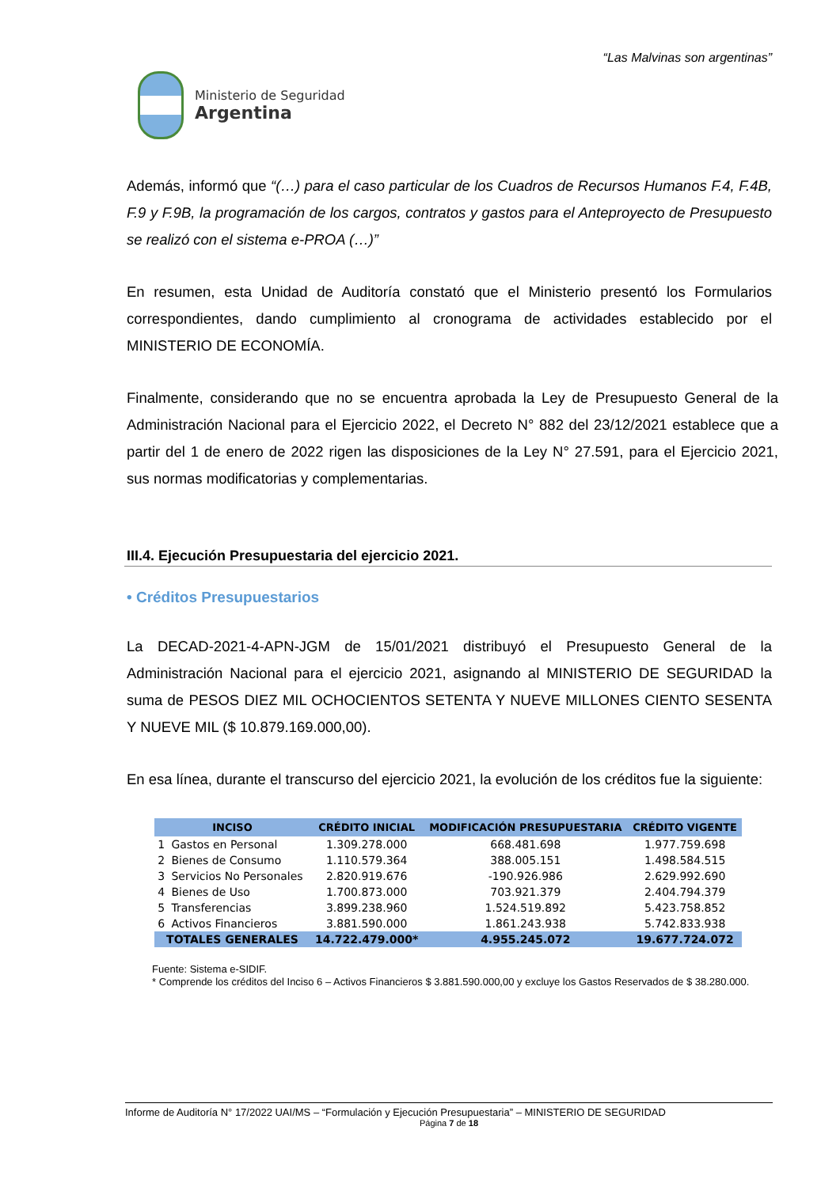“Las Malvinas son argentinas”
Ministerio de Seguridad
Argentina
Además, informó que “(…) para el caso particular de los Cuadros de Recursos Humanos F.4, F.4B, F.9 y F.9B, la programación de los cargos, contratos y gastos para el Anteproyecto de Presupuesto se realizó con el sistema e-PROA (…)”
En resumen, esta Unidad de Auditoría constató que el Ministerio presentó los Formularios correspondientes, dando cumplimiento al cronograma de actividades establecido por el MINISTERIO DE ECONOMÍA.
Finalmente, considerando que no se encuentra aprobada la Ley de Presupuesto General de la Administración Nacional para el Ejercicio 2022, el Decreto N° 882 del 23/12/2021 establece que a partir del 1 de enero de 2022 rigen las disposiciones de la Ley N° 27.591, para el Ejercicio 2021, sus normas modificatorias y complementarias.
III.4. Ejecución Presupuestaria del ejercicio 2021.
• Créditos Presupuestarios
La DECAD-2021-4-APN-JGM de 15/01/2021 distribuyó el Presupuesto General de la Administración Nacional para el ejercicio 2021, asignando al MINISTERIO DE SEGURIDAD la suma de PESOS DIEZ MIL OCHOCIENTOS SETENTA Y NUEVE MILLONES CIENTO SESENTA Y NUEVE MIL ($ 10.879.169.000,00).
En esa línea, durante el transcurso del ejercicio 2021, la evolución de los créditos fue la siguiente:
| INCISO | | CRÉDITO INICIAL | MODIFICACIÓN PRESUPUESTARIA | CRÉDITO VIGENTE |
| --- | --- | --- | --- | --- |
| 1 | Gastos en Personal | 1.309.278.000 | 668.481.698 | 1.977.759.698 |
| 2 | Bienes de Consumo | 1.110.579.364 | 388.005.151 | 1.498.584.515 |
| 3 | Servicios No Personales | 2.820.919.676 | -190.926.986 | 2.629.992.690 |
| 4 | Bienes de Uso | 1.700.873.000 | 703.921.379 | 2.404.794.379 |
| 5 | Transferencias | 3.899.238.960 | 1.524.519.892 | 5.423.758.852 |
| 6 | Activos Financieros | 3.881.590.000 | 1.861.243.938 | 5.742.833.938 |
| TOTALES GENERALES | | 14.722.479.000* | 4.955.245.072 | 19.677.724.072 |
Fuente: Sistema e-SIDIF.
* Comprende los créditos del Inciso 6 – Activos Financieros $ 3.881.590.000,00 y excluye los Gastos Reservados de $ 38.280.000.
Informe de Auditoría N° 17/2022 UAI/MS – “Formulación y Ejecución Presupuestaria” – MINISTERIO DE SEGURIDAD
Página 7 de 18